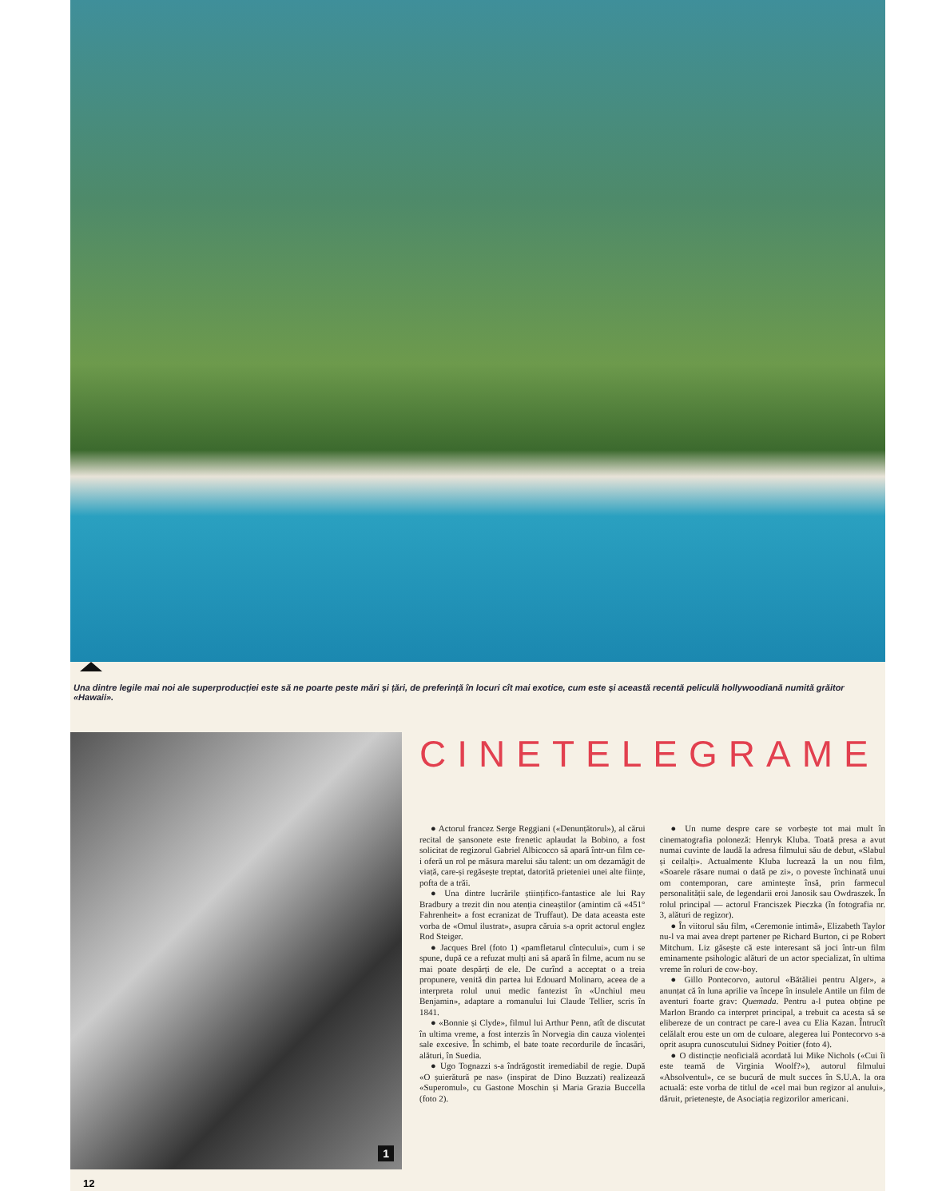Una dintre legile mai noi ale superproducției este să ne poarte peste mări și țări, de preferință în locuri cît mai exotice, cum este și această recentă peliculă hollywoodiană numită grăitor «Hawaii».
1
CINETELEGRAME
● Actorul francez Serge Reggiani («Denunțătorul»), al cărui recital de șansonete este frenetic aplaudat la Bobino, a fost solicitat de regizorul Gabriel Albicocco să apară într-un film ce-i oferă un rol pe măsura marelui său talent: un om dezamăgit de viață, care-și regăsește treptat, datorită prieteniei unei alte ființe, pofta de a trăi.
● Una dintre lucrările științifico-fantastice ale lui Ray Bradbury a trezit din nou atenția cineaștilor (amintim că «451° Fahrenheit» a fost ecranizat de Truffaut). De data aceasta este vorba de «Omul ilustrat», asupra căruia s-a oprit actorul englez Rod Steiger.
● Jacques Brel (foto 1) «pamfletarul cîntecului», cum i se spune, după ce a refuzat mulți ani să apară în filme, acum nu se mai poate despărți de ele. De curînd a acceptat o a treia propunere, venită din partea lui Edouard Molinaro, aceea de a interpreta rolul unui medic fantezist în «Unchiul meu Benjamin», adaptare a romanului lui Claude Tellier, scris în 1841.
● «Bonnie și Clyde», filmul lui Arthur Penn, atît de discutat în ultima vreme, a fost interzis în Norvegia din cauza violenței sale excesive. În schimb, el bate toate recordurile de încasări, alături, în Suedia.
● Ugo Tognazzi s-a îndrăgostit iremediabil de regie. După «O șuierătură pe nas» (inspirat de Dino Buzzati) realizează «Superomul», cu Gastone Moschin și Maria Grazia Buccella (foto 2).
● Un nume despre care se vorbește tot mai mult în cinematografia poloneză: Henryk Kluba. Toată presa a avut numai cuvinte de laudă la adresa filmului său de debut, «Slabul și ceilalți». Actualmente Kluba lucrează la un nou film, «Soarele răsare numai o dată pe zi», o poveste închinată unui om contemporan, care amintește însă, prin farmecul personalității sale, de legendarii eroi Janosik sau Owdraszek. În rolul principal — actorul Franciszek Pieczka (în fotografia nr. 3, alături de regizor).
● În viitorul său film, «Ceremonie intimă», Elizabeth Taylor nu-l va mai avea drept partener pe Richard Burton, ci pe Robert Mitchum. Liz găsește că este interesant să joci într-un film eminamente psihologic alături de un actor specializat, în ultima vreme în roluri de cow-boy.
● Gillo Pontecorvo, autorul «Bătăliei pentru Alger», a anunțat că în luna aprilie va începe în insulele Antile un film de aventuri foarte grav: Quemada. Pentru a-l putea obține pe Marlon Brando ca interpret principal, a trebuit ca acesta să se elibereze de un contract pe care-l avea cu Elia Kazan. Întrucît celălalt erou este un om de culoare, alegerea lui Pontecorvo s-a oprit asupra cunoscutului Sidney Poitier (foto 4).
● O distincție neoficială acordată lui Mike Nichols («Cui îi este teamă de Virginia Woolf?»), autorul filmului «Absolventul», ce se bucură de mult succes în S.U.A. la ora actuală: este vorba de titlul de «cel mai bun regizor al anului», dăruit, prietenește, de Asociația regizorilor americani.
12